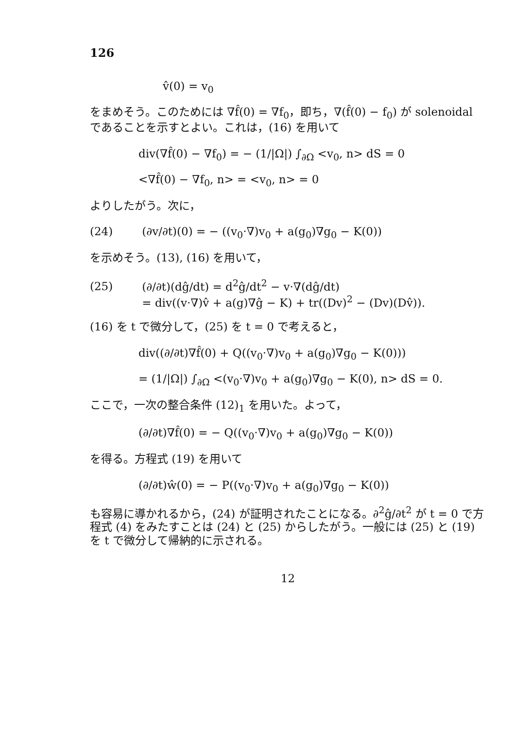126
v̂(0) = v<sub>0</sub>
をまめそう。このためには ∇f̂(0) = ∇f<sub>0</sub>，即ち，∇(f̂(0) − f<sub>0</sub>) が solenoidal であることを示すとよい。これは，(16) を用いて
div(∇f̂(0) − ∇f<sub>0</sub>) = − (1/|Ω|) ∫<sub>∂Ω</sub> <v<sub>0</sub>, n> dS = 0
<∇f̂(0) − ∇f<sub>0</sub>, n> = <v<sub>0</sub>, n> = 0
よりしたがう。次に，
(24) (∂v/∂t)(0) = − ((v<sub>0</sub>·∇)v<sub>0</sub> + a(g<sub>0</sub>)∇g<sub>0</sub> − K(0))
を示めそう。(13), (16) を用いて，
(25) (∂/∂t)(dĝ/dt) = d<sup>2</sup>ĝ/dt<sup>2</sup> − v·∇(dĝ/dt)
= div((v·∇)v̂ + a(g)∇ĝ − K) + tr((Dv)<sup>2</sup> − (Dv)(Dv̂)).
(16) を t で微分して，(25) を t = 0 で考えると，
div((∂/∂t)∇f̂(0) + Q((v<sub>0</sub>·∇)v<sub>0</sub> + a(g<sub>0</sub>)∇g<sub>0</sub> − K(0)))
= (1/|Ω|) ∫<sub>∂Ω</sub> <(v<sub>0</sub>·∇)v<sub>0</sub> + a(g<sub>0</sub>)∇g<sub>0</sub> − K(0), n> dS = 0.
ここで，一次の整合条件 (12)<sub>1</sub> を用いた。よって，
(∂/∂t)∇f̂(0) = − Q((v<sub>0</sub>·∇)v<sub>0</sub> + a(g<sub>0</sub>)∇g<sub>0</sub> − K(0))
を得る。方程式 (19) を用いて
(∂/∂t)ŵ(0) = − P((v<sub>0</sub>·∇)v<sub>0</sub> + a(g<sub>0</sub>)∇g<sub>0</sub> − K(0))
も容易に導かれるから，(24) が証明されたことになる。∂<sup>2</sup>ĝ/∂t<sup>2</sup> が t = 0 で方程式 (4) をみたすことは (24) と (25) からしたがう。一般には (25) と (19) を t で微分して帰納的に示される。
12